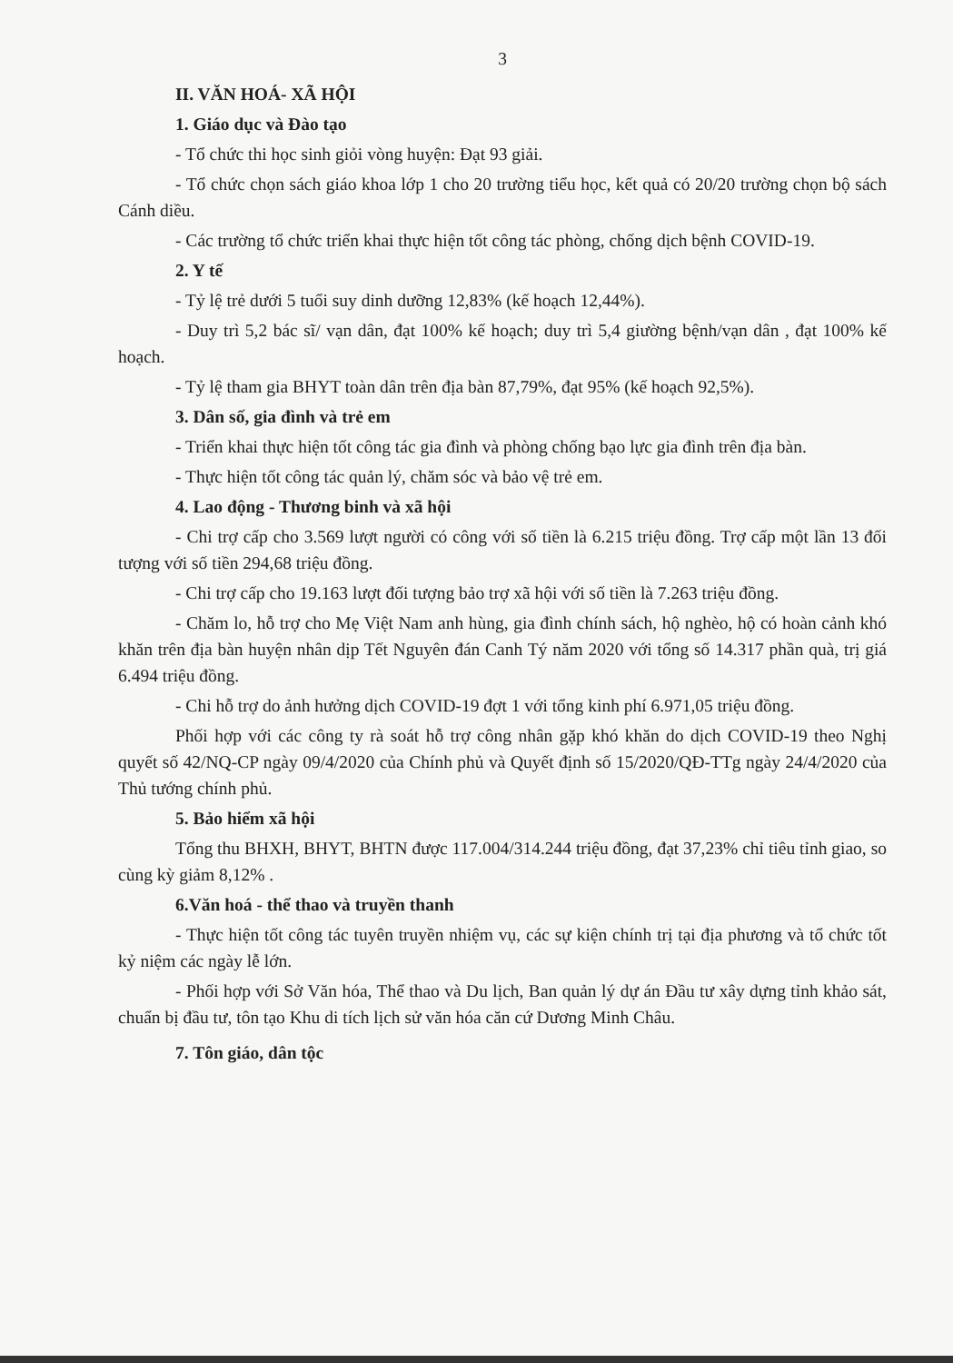3
II. VĂN HOÁ- XÃ HỘI
1. Giáo dục và Đào tạo
- Tổ chức thi học sinh giỏi vòng huyện: Đạt 93 giải.
- Tổ chức chọn sách giáo khoa lớp 1 cho 20 trường tiểu học, kết quả có 20/20 trường chọn bộ sách Cánh diều.
- Các trường tổ chức triển khai thực hiện tốt công tác phòng, chống dịch bệnh COVID-19.
2. Y tế
- Tỷ lệ trẻ dưới 5 tuổi suy dinh dưỡng 12,83% (kế hoạch 12,44%).
- Duy trì 5,2 bác sĩ/ vạn dân, đạt 100% kế hoạch; duy trì 5,4 giường bệnh/vạn dân , đạt 100% kế hoạch.
- Tỷ lệ tham gia BHYT toàn dân trên địa bàn 87,79%, đạt 95% (kế hoạch 92,5%).
3. Dân số, gia đình và trẻ em
- Triển khai thực hiện tốt công tác gia đình và phòng chống bạo lực gia đình trên địa bàn.
- Thực hiện tốt công tác quản lý, chăm sóc và bảo vệ trẻ em.
4. Lao động - Thương binh và xã hội
- Chi trợ cấp cho 3.569 lượt người có công với số tiền là 6.215 triệu đồng. Trợ cấp một lần 13 đối tượng với số tiền 294,68 triệu đồng.
- Chi trợ cấp cho 19.163 lượt đối tượng bảo trợ xã hội với số tiền là 7.263 triệu đồng.
- Chăm lo, hỗ trợ cho Mẹ Việt Nam anh hùng, gia đình chính sách, hộ nghèo, hộ có hoàn cảnh khó khăn trên địa bàn huyện nhân dịp Tết Nguyên đán Canh Tý năm 2020 với tổng số 14.317 phần quà, trị giá 6.494 triệu đồng.
- Chi hỗ trợ do ảnh hưởng dịch COVID-19 đợt 1 với tổng kinh phí 6.971,05 triệu đồng.
Phối hợp với các công ty rà soát hỗ trợ công nhân gặp khó khăn do dịch COVID-19 theo Nghị quyết số 42/NQ-CP ngày 09/4/2020 của Chính phủ và Quyết định số 15/2020/QĐ-TTg ngày 24/4/2020 của Thủ tướng chính phủ.
5. Bảo hiểm xã hội
Tổng thu BHXH, BHYT, BHTN được 117.004/314.244 triệu đồng, đạt 37,23% chỉ tiêu tỉnh giao, so cùng kỳ giảm 8,12% .
6.Văn hoá - thể thao và truyền thanh
- Thực hiện tốt công tác tuyên truyền nhiệm vụ, các sự kiện chính trị tại địa phương và tổ chức tốt kỷ niệm các ngày lễ lớn.
- Phối hợp với Sở Văn hóa, Thể thao và Du lịch, Ban quản lý dự án Đầu tư xây dựng tỉnh khảo sát, chuẩn bị đầu tư, tôn tạo Khu di tích lịch sử văn hóa căn cứ Dương Minh Châu.
7. Tôn giáo, dân tộc